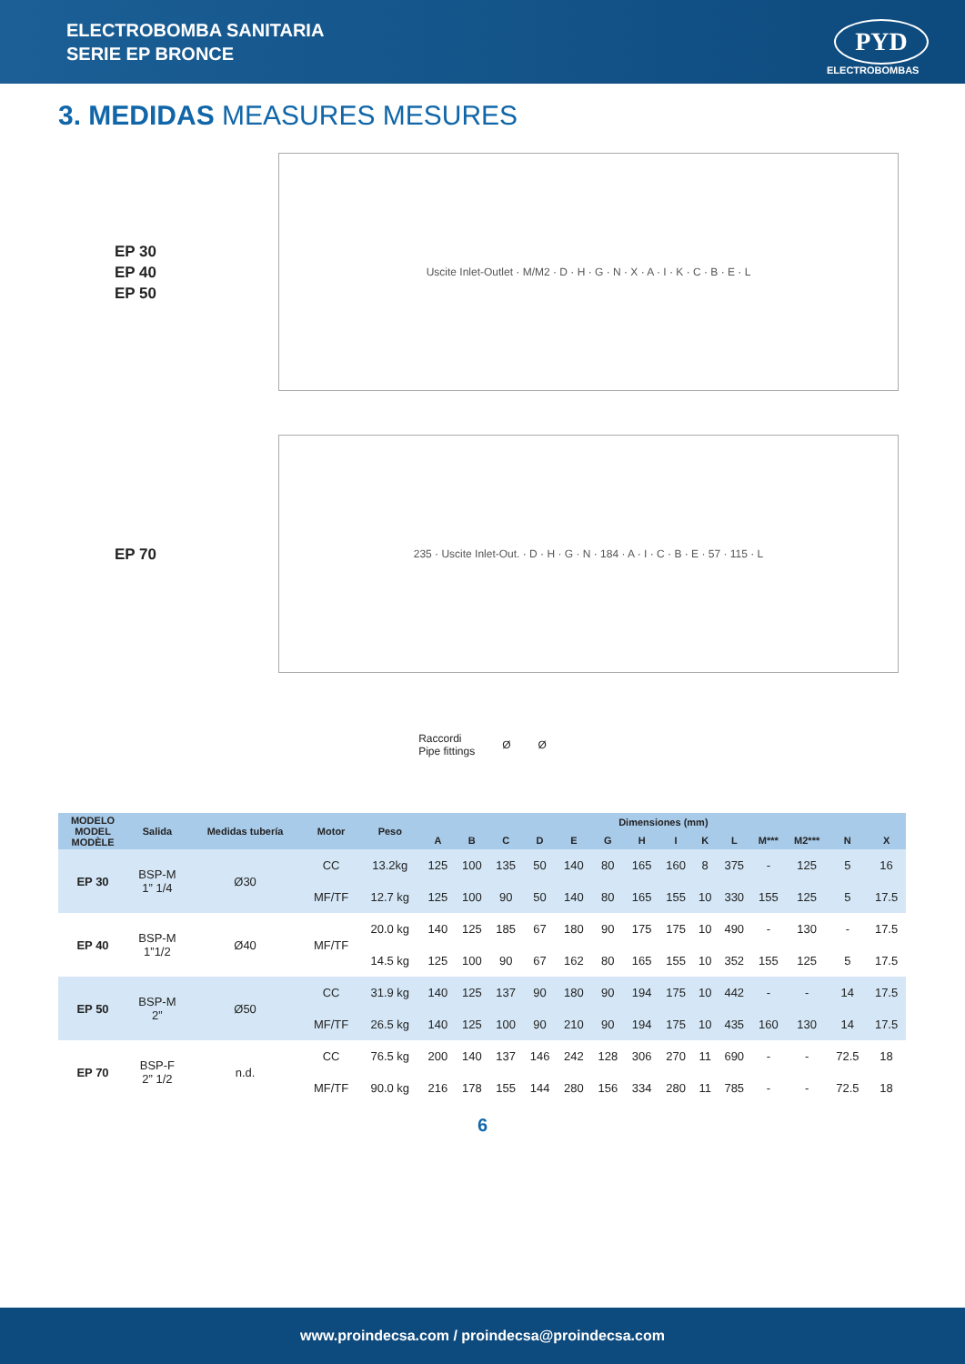ELECTROBOMBA SANITARIA
SERIE EP BRONCE
PYD
ELECTROBOMBAS
3. MEDIDAS MEASURES MESURES
EP 30
EP 40
EP 50
Uscite Inlet-Outlet · M/M2 · D · H · G · N · X · A · I · K · C · B · E · L
EP 70
235 · Uscite Inlet-Out. · D · H · G · N · 184 · A · I · C · B · E · 57 · 115 · L
Raccordi
Pipe fittings
Ø Ø
| MODELO MODEL MODÈLE | Salida | Medidas tubería | Motor | Peso | Dimensiones (mm) | | | | | | | | | | | | | |
| --- | --- | --- | --- | --- | --- | --- | --- | --- | --- | --- | --- | --- | --- | --- | --- | --- | --- | --- |
| | | | | | A | B | C | D | E | G | H | I | K | L | M*** | M2*** | N | X |
| EP 30 | BSP-M 1” 1/4 | Ø30 | CC | 13.2kg | 125 | 100 | 135 | 50 | 140 | 80 | 165 | 160 | 8 | 375 | - | 125 | 5 | 16 |
| | | | MF/TF | 12.7 kg | 125 | 100 | 90 | 50 | 140 | 80 | 165 | 155 | 10 | 330 | 155 | 125 | 5 | 17.5 |
| EP 40 | BSP-M 1”1/2 | Ø40 | MF/TF | 20.0 kg | 140 | 125 | 185 | 67 | 180 | 90 | 175 | 175 | 10 | 490 | - | 130 | - | 17.5 |
| | | | | 14.5 kg | 125 | 100 | 90 | 67 | 162 | 80 | 165 | 155 | 10 | 352 | 155 | 125 | 5 | 17.5 |
| EP 50 | BSP-M 2” | Ø50 | CC | 31.9 kg | 140 | 125 | 137 | 90 | 180 | 90 | 194 | 175 | 10 | 442 | - | - | 14 | 17.5 |
| | | | MF/TF | 26.5 kg | 140 | 125 | 100 | 90 | 210 | 90 | 194 | 175 | 10 | 435 | 160 | 130 | 14 | 17.5 |
| EP 70 | BSP-F 2” 1/2 | n.d. | CC | 76.5 kg | 200 | 140 | 137 | 146 | 242 | 128 | 306 | 270 | 11 | 690 | - | - | 72.5 | 18 |
| | | | MF/TF | 90.0 kg | 216 | 178 | 155 | 144 | 280 | 156 | 334 | 280 | 11 | 785 | - | - | 72.5 | 18 |
6
www.proindecsa.com / proindecsa@proindecsa.com